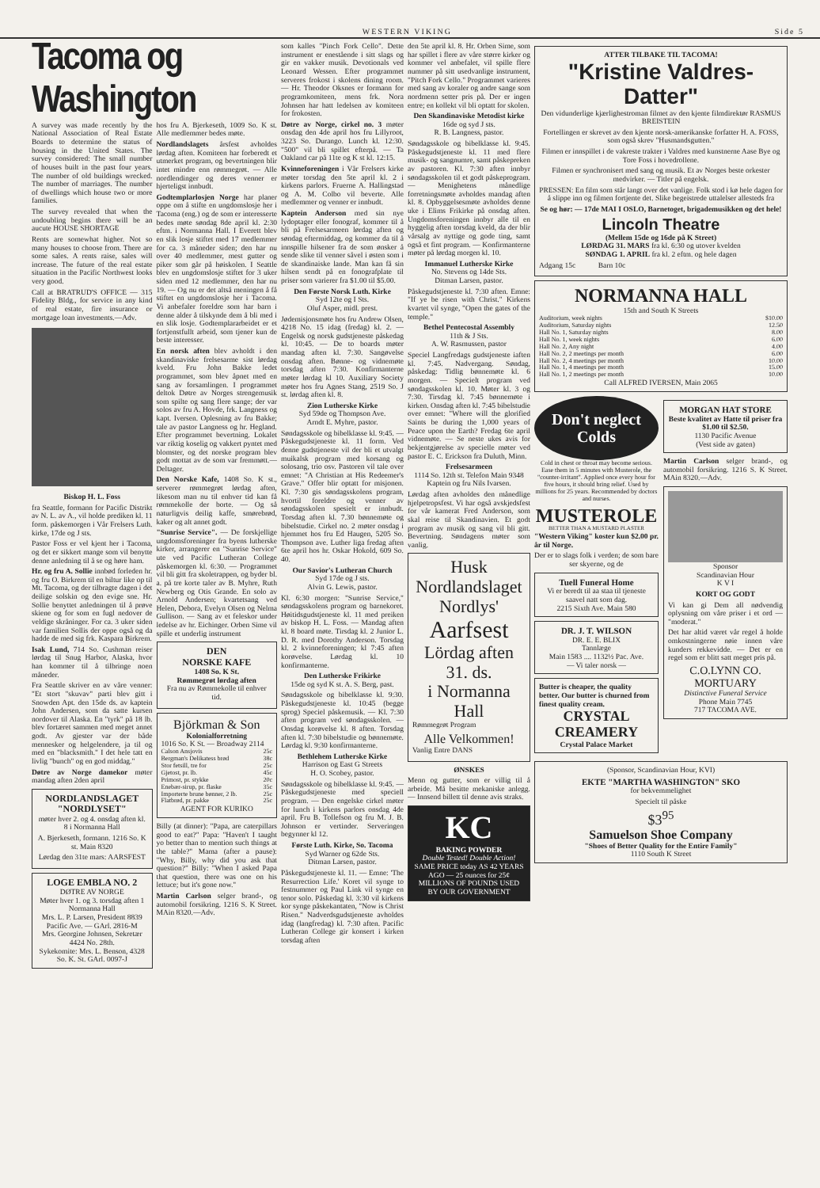WESTERN VIKING Side 5
Tacoma og Washington
A survey was made recently by the National Association of Real Estate Boards to determine the status of housing in the United States. The survey considered: The small number of houses built in the past four years. The number of old buildings wrecked. The number of marriages. The number of dwellings which house two or more families.
The survey revealed that when the undoubling begins there will be an aucute HOUSE SHORTAGE
Rents are somewhat higher. Not so many houses to choose from. There are some sales. A rents raise, sales will increase. The future of the real estate situation in the Pacific Northwest looks very good.
Call at BRATRUD'S OFFICE — 315 Fidelity Bldg., for service in any kind of real estate, fire insurance or mortgage loan investments.—Adv.
Biskop H. L. Foss
fra Seattle, formann for Pacific Distrikt av N. L. av A., vil holde prediken kl. 11 form. påskemorgen i Vår Frelsers Luth. kirke, 17de og J sts.
Pastor Foss er vel kjent her i Tacoma, og det er sikkert mange som vil benytte denne anledning til å se og høre ham.
Hr. og fru A. Sollie innbød forleden hr. og fru O. Birkrem til en biltur like op til Mt. Tacoma, og der tilbragte dagen i det deilige solskin og den evige sne. Hr. Sollie benyttet anledningen til å prøve skiene og for som en fugl nedover de veldige skråninger. For ca. 3 uker siden var familien Sollis der oppe også og da hadde de med sig frk. Kaspara Birkrem.
Isak Lund, 714 So. Cushman reiser lørdag til Snug Harbor, Alaska, hvor han kommer til å tilbringe noen måneder.
Fra Seattle skriver en av våre venner: "Et stort "skuvav" parti blev gitt i Snowden Apt. den 15de ds. av kaptein John Andersen, som da satte kursen nordover til Alaska. En "tyrk" på 18 lb. blev fortæret sammen med meget annet godt. Av gjester var der både mennesker og helgelendere, ja til og med en "blacksmith." I det hele tatt en livlig "bunch" og en god middag."
Døtre av Norge damekor møter mandag aften 2den april
NORDLANDSLAGET "NORDLYSET"
møter hver 2. og 4. onsdag aften kl. 8 i Normanna Hall
A. Bjerkeseth, formann. 1216 So. K st. Main 8320
Lørdag den 31te mars: AARSFEST
LOGE EMBLA NO. 2
DØTRE AV NORGE
Møter hver 1. og 3. torsdag aften 1 Normanna Hall
Mrs. L. P. Larsen, President 8839 Pacific Ave. — GArl. 2816-M
Mrs. Georgine Johnsen, Sekretær 4424 No. 28th.
Sykekomite: Mrs. L. Benson, 4328 So. K. St. GArl. 0097-J
hos fru A. Bjerkeseth, 1009 So. K st. Alle medlemmer bedes møte.
Nordlandslagets årsfest avholdes lørdag aften. Komiteen har forberedt et utmerket program, og bevertningen blir intet mindre enn rømmegrøt. — Alle nordlendinger og deres venner er hjerteligst innbudt.
Godtemplarlosjen Norge har planer oppe om å stifte en ungdomslosje her i Tacoma (eng.) og de som er interesserte bedes møte søndag 8de april kl. 2:30 eftm. i Normanna Hall. I Everett blev en slik losje stiftet med 17 medlemmer for ca. 3 måneder siden; den har nu over 40 medlemmer, mest gutter og piker som går på høiskolen. I Seattle blev en ungdomslosje stiftet for 3 uker siden med 12 medlemmer, den har nu 19. — Og nu er det altså meningen å få stiftet en ungdomslosje her i Tacoma. Vi anbefaler foreldre som har barn i denne alder å tilskynde dem å bli med i en slik losje. Godtemplararbeidet er et fortjenstfullt arbeid, som tjener kun de beste interesser.
En norsk aften blev avholdt i den skandinaviske frelsesarme sist lørdag kveld. Fru John Bakke ledet programmet, som blev åpnet med en sang av forsamlingen. I programmet deltok Døtre av Norges strengemusik som spilte og sang flere sange; der var solos av fru A. Hovde, frk. Langness og kapt. Iversen. Oplesning av fru Bakke; tale av pastor Langness og hr. Hegland. Efter programmet bevertning. Lokalet var riktig koselig og vakkert pyntet med blomster, og det norske program blev godt mottat av de som var fremmøtt.—Deltager.
Den Norske Kafe, 1408 So. K st., serverer rømmegrøt lørdag aften, likesom man nu til enhver tid kan få rømmekolle der borte. — Og så naturligvis deilig kaffe, smørebrød, kaker og alt annet godt.
"Sunrise Service". — De forskjellige ungdomsforeninger fra byens lutherske kirker, arrangerer en "Sunrise Service" ute ved Pacific Lutheran College påskemorgen kl. 6:30. — Programmet vil bli gitt fra skoletrappen, og byder bl. a. på tre korte taler av B. Myhre, Ruth Newberg og Otis Grande. En solo av Arnold Andersen; kvartetsang ved Helen, Debora, Evelyn Olsen og Nelma Gullison. — Sang av et feleskor under ledelse av hr. Eichinger. Orben Sime vil spille et underlig instrument
DEN
NORSKE KAFE
1408 So. K St.
Rømmegrøt lørdag aften
Fra nu av Rømmekolle til enhver tid.
Björkman & Son
Kolonialforretning
1016 So. K St. — Broadway 2114
| Calson Ansjovis | 25c |
| Bergman's Delikatess brød | 38c |
| Stor fetsill, tre for | 25c |
| Gjetost, pr. lb. | 45c |
| Primost, pr. stykke | 20c |
| Enebær-sirup, pr. flaske | 35c |
| Importerte brune bønner, 2 lb. | 25c |
| Flatbrød, pr. pakke | 25c |
AGENT FOR KURIKO
Billy (at dinner): "Papa, are caterpillars good to eat?" Papa: "Haven't I taught yo better than to mention such things at the table?" Mama (after a pause): "Why, Billy, why did you ask that question?" Billy: "When I asked Papa that question, there was one on his lettuce; but it's gone now."
Martin Carlson selger brand-, og automobil forsikring. 1216 S. K Street. MAin 8320.—Adv.
som kalles "Pinch Fork Cello". Dette instrument er enestående i sitt slags og gir en vakker musik. Devotionals ved Leonard Wessen. Efter programmet serveres frokost i skolens dining room. — Hr. Theodor Oksnes er formann for programkomiteen, mens frk. Nora Johnsen har hatt ledelsen av komiteen for frokosten.
Døtre av Norge, cirkel no. 3 møter onsdag den 4de april hos fru Lillyroot, 3223 So. Durango. Lunch kl. 12:30. "500" vil bli spillet efterpå. — Ta Oakland car på 11te og K st kl. 12:15.
Kvinneforeningen i Vår Frelsers kirke møter torsdag den 5te april kl. 2 i kirkens parlors. Fruerne A. Hallingstad og A. M. Colbo vil beverte. Alle medlemmer og venner er innbudt.
Kaptein Anderson med sin nye lydoptager eller fonograf, kommer til å bli på Frelsesarmeen lørdag aften og søndag eftermiddag, og kommer da til å innspille hilsener fra de som ønsker å sende slike til venner såvel i østen som i de skandinaiske lande. Man kan få sin hilsen sendt på en fonografplate til priser som varierer fra $1.00 til $5.00.
Den Første Norsk Luth. Kirke
Syd 12te og I Sts.
Oluf Asper, midl. prest.
Jødemisjonsmøte hos fru Andrew Olsen, 4218 No. 15 idag (fredag) kl. 2. — Engelsk og norsk gudstjeneste påskedag kl. 10:45. — De to boards møter mandag aften kl. 7:30. Sangøvelse onsdag aften. Bønne- og vidnemøte torsdag aften 7:30. Konfirmanterne møter lørdag kl 10. Auxiliary Society møter hos fru Agnes Stang, 2519 So. J st. lørdag aften kl. 8.
Zion Lutherske Kirke
Syd 59de og Thompson Ave.
Arndt E. Myhre, pastor.
Søndagsskole og bibelklasse kl. 9:45. — Påskegudstjeneste kl. 11 form. Ved denne gudstjeneste vil der bli et utvalgt muikalsk program med korsang og solosang, trio osv. Pastoren vil tale over emnet: "A Christian at His Redeemer's Grave." Offer blir optatt for misjonen. Kl. 7:30 gis søndagsskolens program, hvortil foreldre og venner av søndagsskolen spesielt er innbudt. Torsdag aften kl. 7.30 bønnemøte og bibelstudie. Cirkel no. 2 møter onsdag i hjemmet hos fru Ed Haugen, 5205 So. Thompson ave. Luther liga fredag aften 6te april hos hr. Oskar Hokold, 609 So. 40.
Our Savior's Lutheran Church
Syd 17de og J sts.
Alvin G. Lewis, pastor.
Kl. 6:30 morgen: "Sunrise Service," søndagsskolens program og barnekoret. Høitidsgudstjeneste kl. 11 med preiken av biskop H. L. Foss. — Mandag aften kl. 8 board møte. Tirsdag kl. 2 Junior L. D. R. med Dorothy Anderson. Torsdag kl. 2 kvinneforeningen; kl 7:45 aften korøvelse. Lørdag kl. 10 konfirmanterne.
Den Lutherske Frikirke
15de og syd K st. A. S. Berg, past.
Søndagsskole og bibelklasse kl. 9:30. Påskegudstjeneste kl. 10:45 (begge sprog) Speciel påskemusik. — Kl. 7:30 aften program ved søndagsskolen. — Onsdag korøvelse kl. 8 aften. Torsdag aften kl. 7:30 bibelstudie og bønnemøte. Lørdag kl. 9:30 konfirmanterne.
Bethlehem Lutherske Kirke
Harrison og East G Streets
H. O. Scobey, pastor.
Søndagsskole og bibelklasse kl. 9:45. — Påskegudstjeneste med speciell program. — Den engelske cirkel møter for lunch i kirkens parlors onsdag 4de april. Fru B. Tollefson og fru M. J. B. Johnson er vertinder. Serveringen begynner kl 12.
Første Luth. Kirke, So. Tacoma
Syd Warner og 62de Sts.
Ditman Larsen, pastor.
Påskegudstjeneste kl. 11. — Emne: 'The Resurrection Life.' Koret vil synge to festnummer og Paul Link vil synge en tenor solo. Påskedag kl. 3:30 vil kirkens kor synge påskekantaten, "Now is Christ Risen." Nadverdsgudstjeneste avholdes idag (langfredag) kl. 7:30 aften. Pacific Lutheran College gir konsert i kirken torsdag aften
den 5te april kl. 8. Hr. Orben Sime, som har spillet i flere av våre større kirker og kommer vel anbefalet, vil spille flere nummer på sitt usedvanlige instrument, "Pitch Fork Cello." Programmet varieres med sang av koraler og andre sange som nordmenn setter pris på. Der er ingen entre; en kollekt vil bli optatt for skolen.
Den Skandinaviske Metodist kirke
16de og syd J sts.
R. B. Langness, pastor.
Søndagsskole og bibelklasse kl. 9:45. Påskegudstjeneste kl. 11 med flere musik- og sangnumre, samt påskepreken av pastoren. Kl. 7:30 aften innbyr søndagsskolen til et godt påskeprogram. — Menighetens månedlige forretningsmøte avholdes mandag aften kl. 8. Opbyggelsesmøte avholdes denne uke i Elims Frikirke på onsdag aften. Ungdomsforeningen innbyr alle til en hyggelig aften torsdag kveld, da der blir vårsalg av nyttige og gode ting, samt også et fint program. — Konfirmanterne møter på lørdag morgen kl. 10.
Immanuel Lutherske Kirke
No. Stevens og 14de Sts.
Ditman Larsen, pastor.
Påskegudstjeneste kl. 7:30 aften. Emne: "If ye be risen with Christ." Kirkens kvartet vil synge, "Open the gates of the temple."
Bethel Pentecostal Assembly
11th & J Sts.
A. W. Rasmussen, pastor
Speciel Langfredags gudstjeneste iaften kl. 7:45. Nadvergang. Søndag, påskedag: Tidlig bønnemøte kl. 6 morgen. — Specielt program ved søndagsskolen kl. 10. Møter kl. 3 og 7:30. Tirsdag kl. 7:45 bønnemøte i kirken. Onsdag aften kl. 7:45 bibelstudie over emnet: "Where will the glorified Saints be during the 1,000 years of Peace upon the Earth? Fredag 6te april vidnemøte. — Se neste ukes avis for bekjentgjørelse av specielle møter ved pastor E. C. Erickson fra Duluth, Minn.
Frelsesarmeen
1114 So. 12th st. Telefon Main 9348
Kaptein og fru Nils Ivarsen.
Lørdag aften avholdes den månedlige hjelpetropsfest. Vi har også avskjedsfest for vår kamerat Fred Anderson, som skal reise til Skandinavien. Et godt program av musik og sang vil bli gitt. Bevertning. Søndagens møter som vanlig.
Husk
Nordlandslaget
Nordlys'
Aarfsest
Lördag aften 31. ds.
i Normanna Hall
Rømmegrøt Program
Alle Velkommen!
Vanlig Entre DANS
ØNSKES
Menn og gutter, som er villig til å arbeide. Må besitte mekaniske anlegg. — Innsend billett til denne avis straks.
KC
BAKING POWDER
Double Tested! Double Action!
SAME PRICE today AS 42 YEARS AGO — 25 ounces for 25¢
MILLIONS OF POUNDS USED BY OUR GOVERNMENT
ATTER TILBAKE TIL TACOMA!
"Kristine Valdres-Datter"
Den vidunderlige kjærlighestroman filmet av den kjente filmdirektør RASMUS BREISTEIN
Fortellingen er skrevet av den kjente norsk-amerikanske forfatter H. A. FOSS, som også skrev "Husmandsgutten."
Filmen er innspillet i de vakreste trakter i Valdres med kunstnerne Aase Bye og Tore Foss i hovedrollene.
Filmen er synchronisert med sang og musik. Et av Norges beste orkester medvirker. — Titler på engelsk.
PRESSEN: En film som står langt over det vanlige. Folk stod i kø hele dagen for å slippe inn og filmen fortjente det. Slike begeistrede uttalelser allesteds fra
Se og hør: — 17de MAI I OSLO, Barnetoget, brigademusikken og det hele!
Lincoln Theatre
(Mellem 15de og 16de på K Street)
LØRDAG 31. MARS fra kl. 6:30 og utover kvelden
SØNDAG 1. APRIL fra kl. 2 eftm. og hele dagen
Adgang 15c Barn 10c
NORMANNA HALL
15th and South K Streets
| Auditorium, week nights | $10.00 |
| Auditorium, Saturday nights | 12.50 |
| Hall No. 1, Saturday nights | 8.00 |
| Hall No. 1, week nights | 6.00 |
| Hall No. 2, Any night | 4.00 |
| Hall No. 2, 2 meetings per month | 6.00 |
| Hall No. 2, 4 meetings per month | 10.00 |
| Hall No. 1, 4 meetings per month | 15.00 |
| Hall No. 1, 2 meetings per month | 10.00 |
Call ALFRED IVERSEN, Main 2065
Don't neglect Colds
Cold in chest or throat may become serious. Ease them in 5 minutes with Musterole, the "counter-irritant". Applied once every hour for five hours, it should bring relief. Used by millions for 25 years. Recommended by doctors and nurses.
MUSTEROLE
BETTER THAN A MUSTARD PLASTER
"Western Viking" koster kun $2.00 pr. år til Norge.
Der er to slags folk i verden; de som bare ser skyerne, og de
Tuell Funeral Home
Vi er beredt til aa staa til tjeneste saavel natt som dag.
2215 Sixth Ave. Main 580
DR. J. T. WILSON
DR. E. E. BLIX
Tannlæge
Main 1583 .... 1132½ Pac. Ave.
— Vi taler norsk —
Butter is cheaper, the quality better. Our butter is churned from finest quality cream.
CRYSTAL CREAMERY
Crystal Palace Market
MORGAN HAT STORE
Beste kvalitet av Hatte til priser fra $1.00 til $2.50.
1130 Pacific Avenue
(Vest side av gaten)
Martin Carlson selger brand-, og automobil forsikring. 1216 S. K Street. MAin 8320.—Adv.
Sponsor
Scandinavian Hour
K V I
KORT OG GODT
Vi kan gi Dem all nødvendig oplysning om våre priser i et ord — "moderat."
Det har altid været vår regel å holde omkostningerne nøie innen våre kunders rekkevidde. — Det er en regel som er blitt satt meget pris på.
C.O.LYNN CO.
MORTUARY
Distinctive Funeral Service
Phone Main 7745
717 TACOMA AVE.
(Sponsor, Scandinavian Hour, KVI)
EKTE "MARTHA WASHINGTON" SKO
for bekvemmelighet
Specielt til påske
$3<sup>95</sup>
Samuelson Shoe Company
"Shoes of Better Quality for the Entire Family"
1110 South K Street